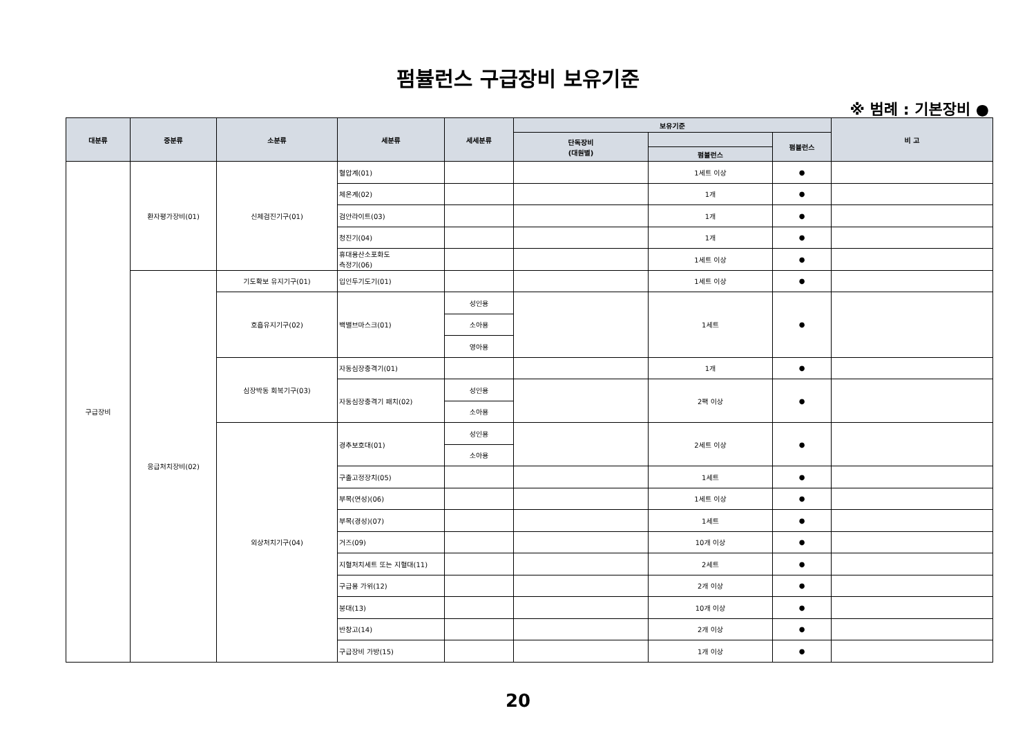펌뷸런스 구급장비 보유기준
※ 범례 : 기본장비 ●
| 대분류 | 중분류 | 소분류 | 세분류 | 세세분류 | 보유기준 | | | 비 고 |
| --- | --- | --- | --- | --- | --- | --- | --- | --- |
| | | | | | 단독장비 (대원별) | | 펌뷸런스 | |
| | | | | | | 펌뷸런스 | | |
| 구급장비 | 환자평가장비(01) | 신체검진기구(01) | 혈압계(01) | | | 1세트 이상 | ● | |
| | | | 체온계(02) | | | 1개 | ● | |
| | | | 검안라이트(03) | | | 1개 | ● | |
| | | | 청진기(04) | | | 1개 | ● | |
| | | | 휴대용산소포화도 측정기(06) | | | 1세트 이상 | ● | |
| | 응급처치장비(02) | 기도확보 유지기구(01) | 입인두기도기(01) | | | 1세트 이상 | ● | |
| | | 호흡유지기구(02) | 백밸브마스크(01) | 성인용 | | 1세트 | ● | |
| | | | | 소아용 | | | | |
| | | | | 영아용 | | | | |
| | | 심장박동 회복기구(03) | 자동심장충격기(01) | | | 1개 | ● | |
| | | | 자동심장충격기 패치(02) | 성인용 | | 2팩 이상 | ● | |
| | | | | 소아용 | | | | |
| | | 외상처치기구(04) | 경추보호대(01) | 성인용 | | 2세트 이상 | ● | |
| | | | | 소아용 | | | | |
| | | | 구출고정장치(05) | | | 1세트 | ● | |
| | | | 부목(연성)(06) | | | 1세트 이상 | ● | |
| | | | 부목(경성)(07) | | | 1세트 | ● | |
| | | | 거즈(09) | | | 10개 이상 | ● | |
| | | | 지혈처치세트 또는 지혈대(11) | | | 2세트 | ● | |
| | | | 구급용 가위(12) | | | 2개 이상 | ● | |
| | | | 붕대(13) | | | 10개 이상 | ● | |
| | | | 반창고(14) | | | 2개 이상 | ● | |
| | | | 구급장비 가방(15) | | | 1개 이상 | ● | |
20